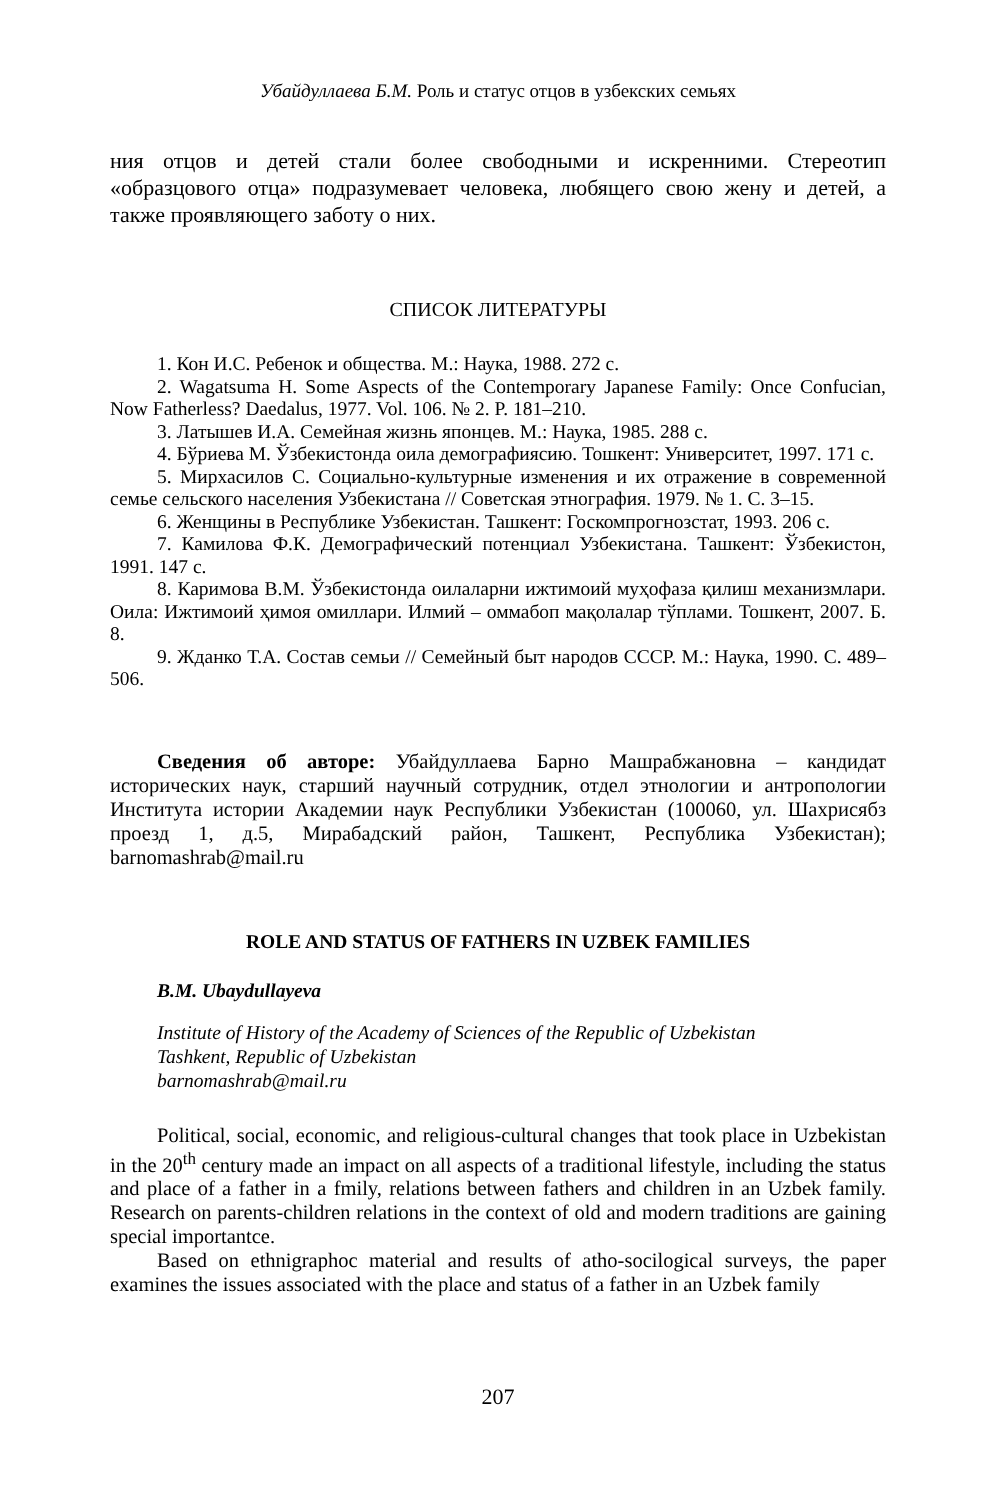Убайдуллаева Б.М. Роль и статус отцов в узбекских семьях
ния отцов и детей стали более свободными и искренними. Стереотип «образцового отца» подразумевает человека, любящего свою жену и детей, а также проявляющего заботу о них.
СПИСОК ЛИТЕРАТУРЫ
1. Кон И.С. Ребенок и общества. М.: Наука, 1988. 272 с.
2. Wagatsuma H. Some Aspects of the Contemporary Japanese Family: Once Confucian, Now Fatherless? Daedalus, 1977. Vol. 106. № 2. P. 181–210.
3. Латышев И.А. Семейная жизнь японцев. М.: Наука, 1985. 288 с.
4. Бўриева М. Ўзбекистонда оила демографиясию. Тошкент: Университет, 1997. 171 с.
5. Мирхасилов С. Социально-культурные изменения и их отражение в современной семье сельского населения Узбекистана // Советская этнография. 1979. № 1. С. 3–15.
6. Женщины в Республике Узбекистан. Ташкент: Госкомпрогнозстат, 1993. 206 с.
7. Камилова Ф.К. Демографический потенциал Узбекистана. Ташкент: Ўзбекистон, 1991. 147 с.
8. Каримова В.М. Ўзбекистонда оилаларни ижтимоий муҳофаза қилиш механизмлари. Оила: Ижтимоий ҳимоя омиллари. Илмий – оммабоп мақолалар тўплами. Тошкент, 2007. Б. 8.
9. Жданко Т.А. Состав семьи // Семейный быт народов СССР. М.: Наука, 1990. С. 489–506.
Сведения об авторе: Убайдуллаева Барно Машрабжановна – кандидат исторических наук, старший научный сотрудник, отдел этнологии и антропологии Института истории Академии наук Республики Узбекистан (100060, ул. Шахрисябз проезд 1, д.5, Мирабадский район, Ташкент, Республика Узбекистан); barnomashrab@mail.ru
ROLE AND STATUS OF FATHERS IN UZBEK FAMILIES
B.M. Ubaydullayeva
Institute of History of the Academy of Sciences of the Republic of Uzbekistan
Tashkent, Republic of Uzbekistan
barnomashrab@mail.ru
Political, social, economic, and religious-cultural changes that took place in Uzbekistan in the 20<sup>th</sup> century made an impact on all aspects of a traditional lifestyle, including the status and place of a father in a fmily, relations between fathers and children in an Uzbek family. Research on parents-children relations in the context of old and modern traditions are gaining special importantce.
Based on ethnigraphoc material and results of atho-socilogical surveys, the paper examines the issues associated with the place and status of a father in an Uzbek family
207